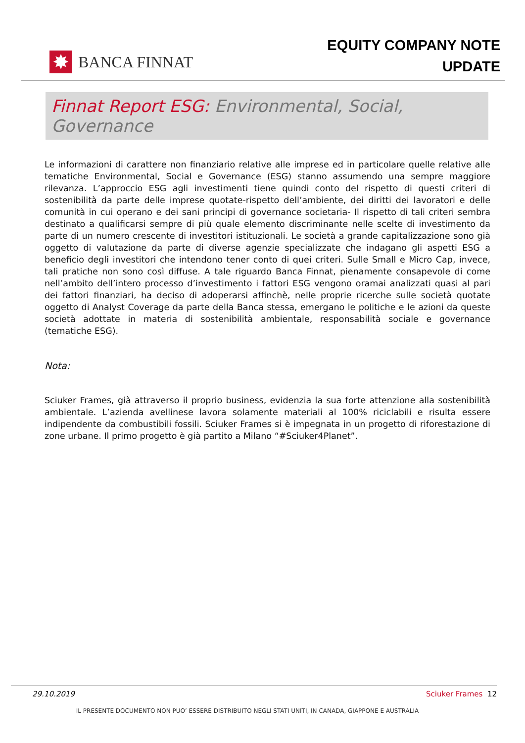✸
BANCA FINNAT
EQUITY COMPANY NOTE
UPDATE
Finnat Report ESG: Environmental, Social, Governance
Le informazioni di carattere non finanziario relative alle imprese ed in particolare quelle relative alle tematiche Environmental, Social e Governance (ESG) stanno assumendo una sempre maggiore rilevanza. L’approccio ESG agli investimenti tiene quindi conto del rispetto di questi criteri di sostenibilità da parte delle imprese quotate-rispetto dell’ambiente, dei diritti dei lavoratori e delle comunità in cui operano e dei sani principi di governance societaria- Il rispetto di tali criteri sembra destinato a qualificarsi sempre di più quale elemento discriminante nelle scelte di investimento da parte di un numero crescente di investitori istituzionali. Le società a grande capitalizzazione sono già oggetto di valutazione da parte di diverse agenzie specializzate che indagano gli aspetti ESG a beneficio degli investitori che intendono tener conto di quei criteri. Sulle Small e Micro Cap, invece, tali pratiche non sono così diffuse. A tale riguardo Banca Finnat, pienamente consapevole di come nell’ambito dell’intero processo d’investimento i fattori ESG vengono oramai analizzati quasi al pari dei fattori finanziari, ha deciso di adoperarsi affinchè, nelle proprie ricerche sulle società quotate oggetto di Analyst Coverage da parte della Banca stessa, emergano le politiche e le azioni da queste società adottate in materia di sostenibilità ambientale, responsabilità sociale e governance (tematiche ESG).
Nota:
Sciuker Frames, già attraverso il proprio business, evidenzia la sua forte attenzione alla sostenibilità ambientale. L’azienda avellinese lavora solamente materiali al 100% riciclabili e risulta essere indipendente da combustibili fossili. Sciuker Frames si è impegnata in un progetto di riforestazione di zone urbane. Il primo progetto è già partito a Milano “#Sciuker4Planet”.
29.10.2019 Sciuker Frames 12
IL PRESENTE DOCUMENTO NON PUO’ ESSERE DISTRIBUITO NEGLI STATI UNITI, IN CANADA, GIAPPONE E AUSTRALIA